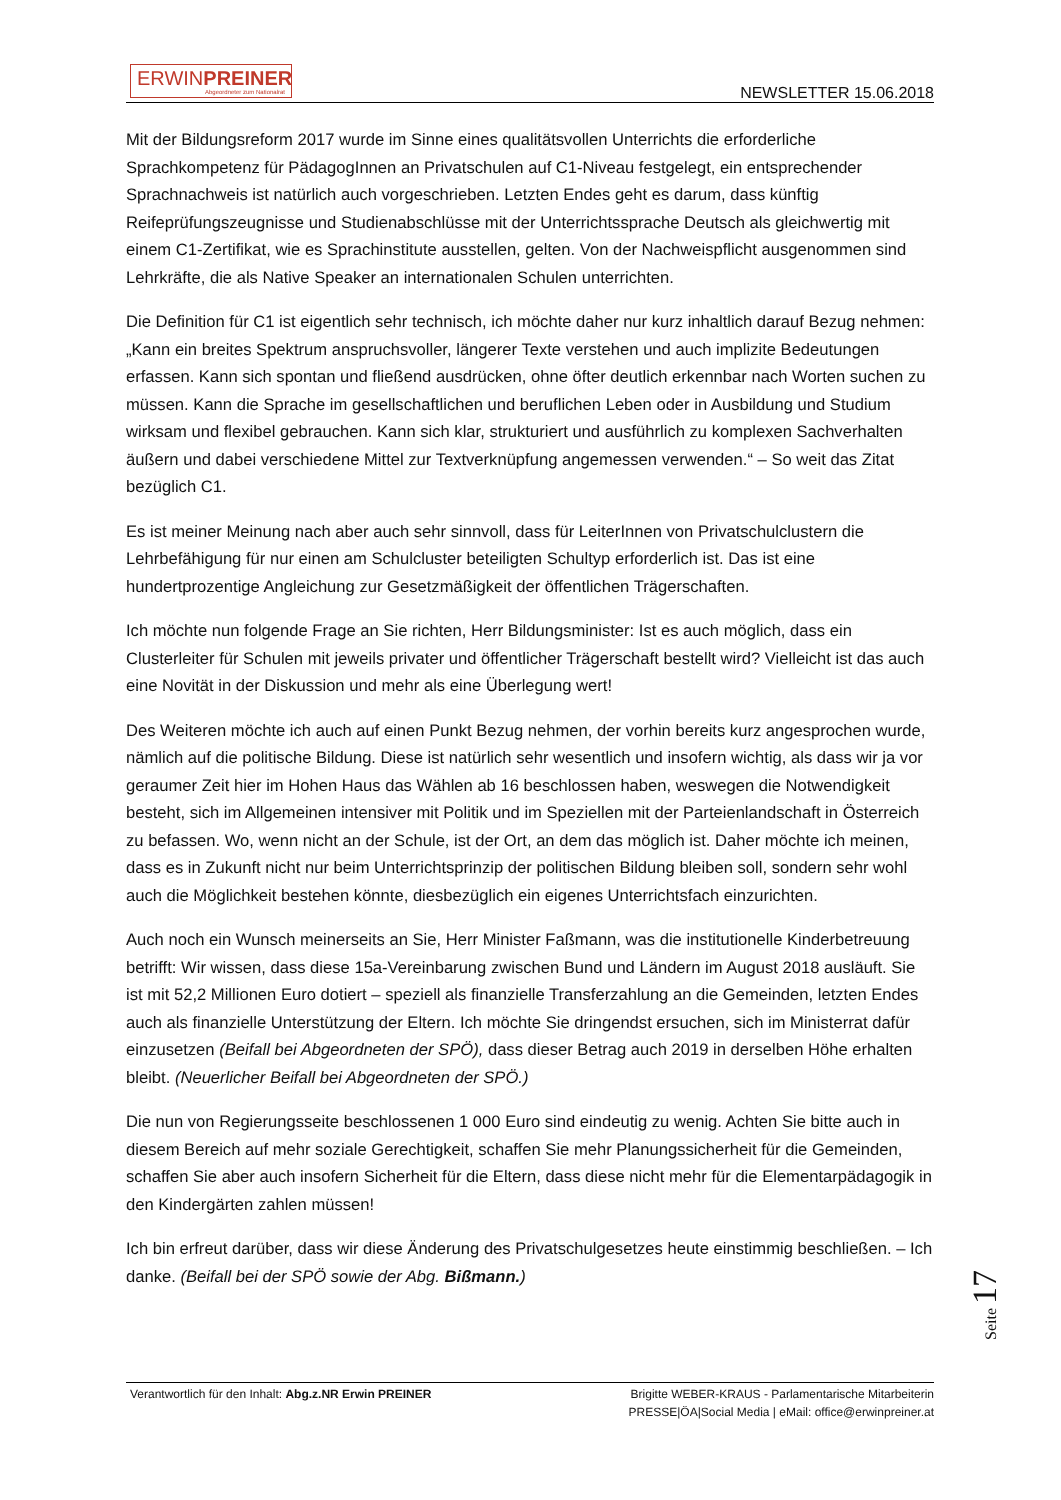ERWINPREINER
Abgeordneter zum Nationalrat
NEWSLETTER 15.06.2018
Mit der Bildungsreform 2017 wurde im Sinne eines qualitätsvollen Unterrichts die erforderliche Sprachkompetenz für PädagogInnen an Privatschulen auf C1-Niveau festgelegt, ein entsprechender Sprachnachweis ist natürlich auch vorgeschrieben. Letzten Endes geht es darum, dass künftig Reifeprüfungszeugnisse und Studienabschlüsse mit der Unterrichtssprache Deutsch als gleichwertig mit einem C1-Zertifikat, wie es Sprachinstitute ausstellen, gelten. Von der Nachweispflicht ausgenommen sind Lehrkräfte, die als Native Speaker an internationalen Schulen unterrichten.
Die Definition für C1 ist eigentlich sehr technisch, ich möchte daher nur kurz inhaltlich darauf Bezug nehmen: „Kann ein breites Spektrum anspruchsvoller, längerer Texte verstehen und auch implizite Bedeutungen erfassen. Kann sich spontan und fließend ausdrücken, ohne öfter deutlich erkennbar nach Worten suchen zu müssen. Kann die Sprache im gesellschaftlichen und beruflichen Leben oder in Ausbildung und Studium wirksam und flexibel gebrauchen. Kann sich klar, strukturiert und ausführlich zu komplexen Sachverhalten äußern und dabei verschiedene Mittel zur Textverknüpfung angemessen verwenden.“ – So weit das Zitat bezüglich C1.
Es ist meiner Meinung nach aber auch sehr sinnvoll, dass für LeiterInnen von Privatschulclustern die Lehrbefähigung für nur einen am Schulcluster beteiligten Schultyp erforderlich ist. Das ist eine hundertprozentige Angleichung zur Gesetzmäßigkeit der öffentlichen Trägerschaften.
Ich möchte nun folgende Frage an Sie richten, Herr Bildungsminister: Ist es auch möglich, dass ein Clusterleiter für Schulen mit jeweils privater und öffentlicher Trägerschaft bestellt wird? Vielleicht ist das auch eine Novität in der Diskussion und mehr als eine Überlegung wert!
Des Weiteren möchte ich auch auf einen Punkt Bezug nehmen, der vorhin bereits kurz angesprochen wurde, nämlich auf die politische Bildung. Diese ist natürlich sehr wesentlich und insofern wichtig, als dass wir ja vor geraumer Zeit hier im Hohen Haus das Wählen ab 16 beschlossen haben, weswegen die Notwendigkeit besteht, sich im Allgemeinen intensiver mit Politik und im Speziellen mit der Parteienlandschaft in Österreich zu befassen. Wo, wenn nicht an der Schule, ist der Ort, an dem das möglich ist. Daher möchte ich meinen, dass es in Zukunft nicht nur beim Unterrichtsprinzip der politischen Bildung bleiben soll, sondern sehr wohl auch die Möglichkeit bestehen könnte, diesbezüglich ein eigenes Unterrichtsfach einzurichten.
Auch noch ein Wunsch meinerseits an Sie, Herr Minister Faßmann, was die institutionelle Kinderbetreuung betrifft: Wir wissen, dass diese 15a-Vereinbarung zwischen Bund und Ländern im August 2018 ausläuft. Sie ist mit 52,2 Millionen Euro dotiert – speziell als finanzielle Transferzahlung an die Gemeinden, letzten Endes auch als finanzielle Unterstützung der Eltern. Ich möchte Sie dringendst ersuchen, sich im Ministerrat dafür einzusetzen (Beifall bei Abgeordneten der SPÖ), dass dieser Betrag auch 2019 in derselben Höhe erhalten bleibt. (Neuerlicher Beifall bei Abgeordneten der SPÖ.)
Die nun von Regierungsseite beschlossenen 1 000 Euro sind eindeutig zu wenig. Achten Sie bitte auch in diesem Bereich auf mehr soziale Gerechtigkeit, schaffen Sie mehr Planungssicherheit für die Gemeinden, schaffen Sie aber auch insofern Sicherheit für die Eltern, dass diese nicht mehr für die Elementarpädagogik in den Kindergärten zahlen müssen!
Ich bin erfreut darüber, dass wir diese Änderung des Privatschulgesetzes heute einstimmig beschließen. – Ich danke. (Beifall bei der SPÖ sowie der Abg. Bißmann.)
Seite 17
Verantwortlich für den Inhalt: Abg.z.NR Erwin PREINER
Brigitte WEBER-KRAUS - Parlamentarische Mitarbeiterin
PRESSE|ÖA|Social Media | eMail: office@erwinpreiner.at